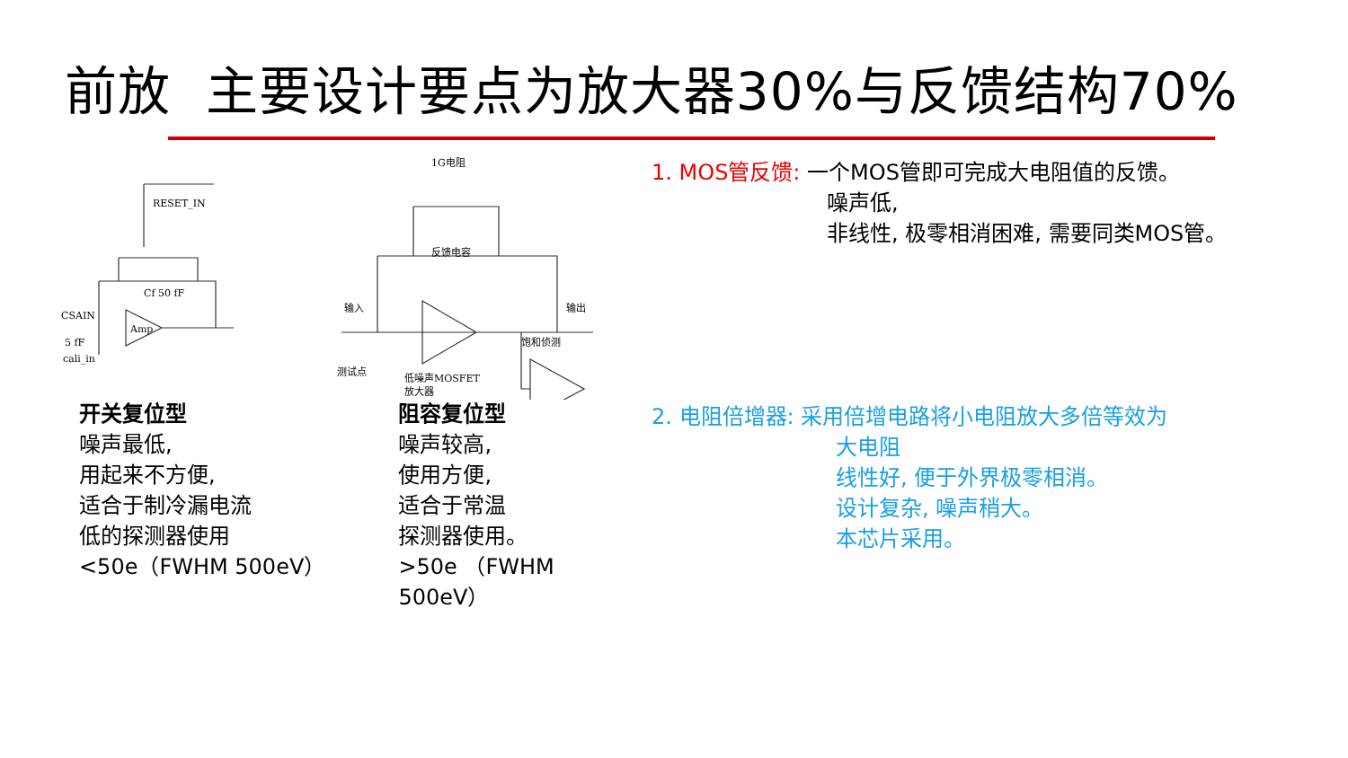前放 主要设计要点为放大器30%与反馈结构70%
RESET_IN
Cf 50 fF
CSAIN
Amp
5 fF
cali_in
1G电阻
反馈电容
输入
输出
饱和侦测
低噪声MOSFET
放大器
测试点
开关复位型
噪声最低,
用起来不方便,
适合于制冷漏电流
低的探测器使用
<50e（FWHM 500eV）
阻容复位型
噪声较高,
使用方便,
适合于常温
探测器使用。
>50e （FWHM 500eV）
1. MOS管反馈: 一个MOS管即可完成大电阻值的反馈。
噪声低,
非线性, 极零相消困难, 需要同类MOS管。
2. 电阻倍增器: 采用倍增电路将小电阻放大多倍等效为
大电阻
线性好, 便于外界极零相消。
设计复杂, 噪声稍大。
本芯片采用。